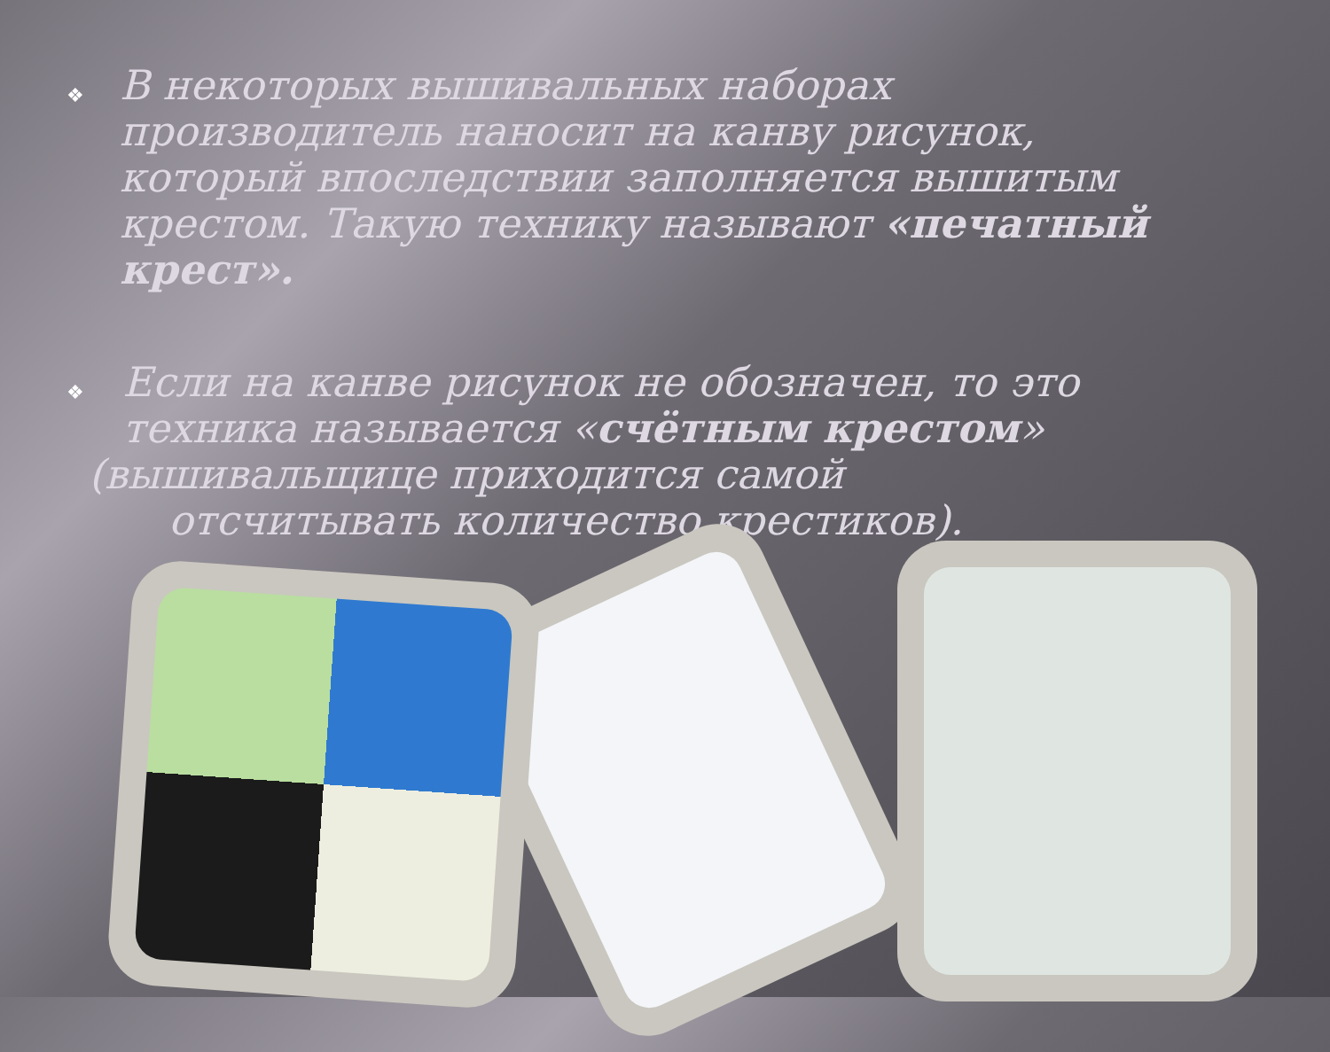❖
В некоторых вышивальных наборах производитель наносит на канву рисунок, который впоследствии заполняется вышитым крестом. Такую технику называют «печатный крест».
❖
Если на канве рисунок не обозначен, то это техника называется «счётным крестом»
(вышивальщице приходится самой
отсчитывать количество крестиков).